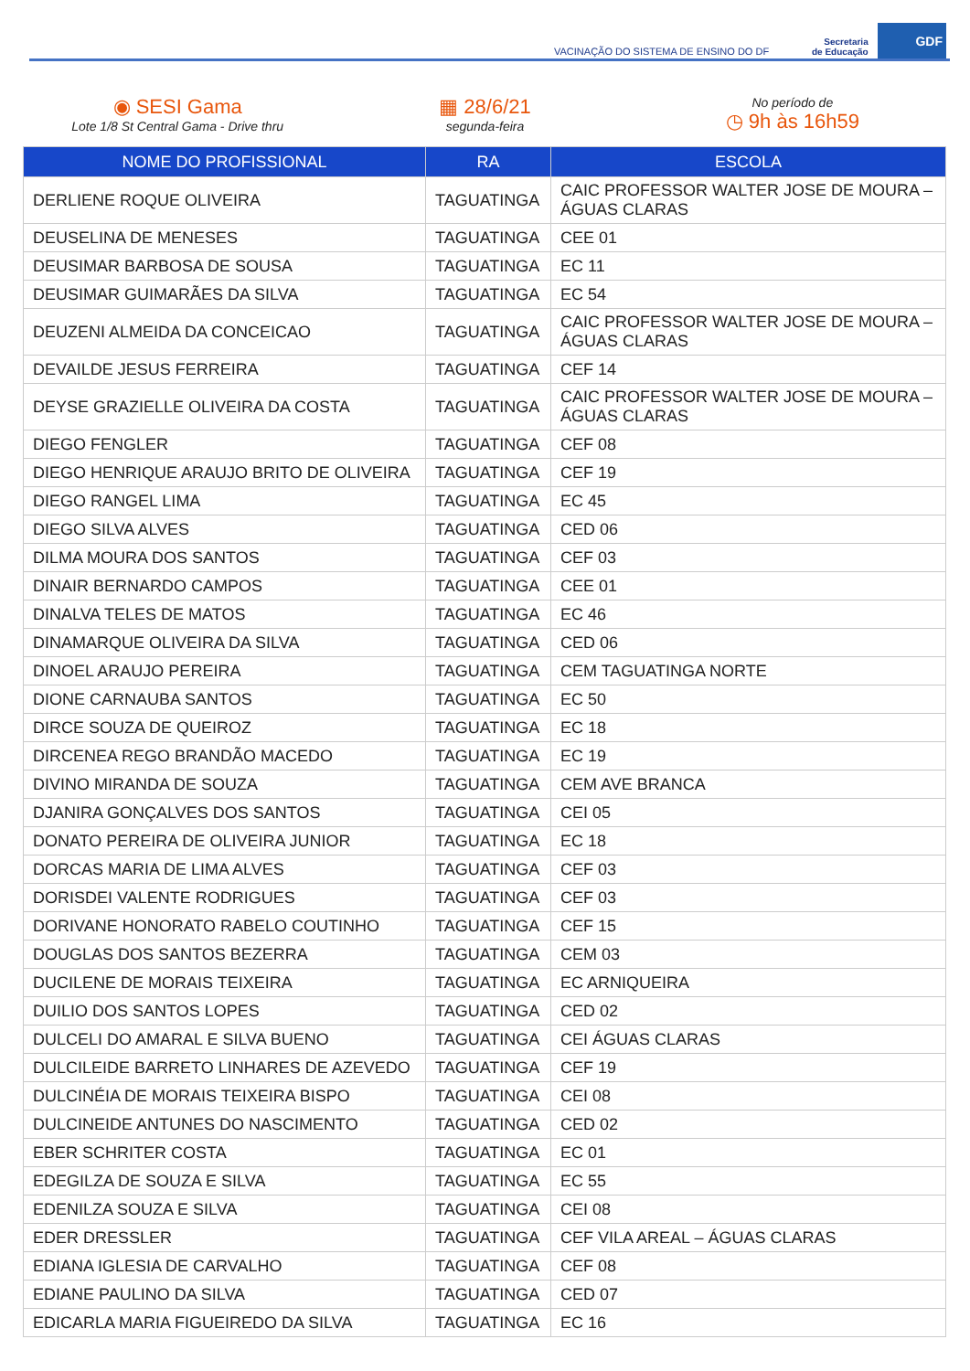VACINAÇÃO DO SISTEMA DE ENSINO DO DF
Secretaria
de Educação
GDF
◉ SESI Gama
Lote 1/8 St Central Gama - Drive thru
▦ 28/6/21
segunda-feira
No período de
◷ 9h às 16h59
| NOME DO PROFISSIONAL | RA | ESCOLA |
| --- | --- | --- |
| DERLIENE ROQUE OLIVEIRA | TAGUATINGA | CAIC PROFESSOR WALTER JOSE DE MOURA – ÁGUAS CLARAS |
| DEUSELINA DE MENESES | TAGUATINGA | CEE 01 |
| DEUSIMAR BARBOSA DE SOUSA | TAGUATINGA | EC 11 |
| DEUSIMAR GUIMARÃES DA SILVA | TAGUATINGA | EC 54 |
| DEUZENI ALMEIDA DA CONCEICAO | TAGUATINGA | CAIC PROFESSOR WALTER JOSE DE MOURA – ÁGUAS CLARAS |
| DEVAILDE JESUS FERREIRA | TAGUATINGA | CEF 14 |
| DEYSE GRAZIELLE OLIVEIRA DA COSTA | TAGUATINGA | CAIC PROFESSOR WALTER JOSE DE MOURA – ÁGUAS CLARAS |
| DIEGO FENGLER | TAGUATINGA | CEF 08 |
| DIEGO HENRIQUE ARAUJO BRITO DE OLIVEIRA | TAGUATINGA | CEF 19 |
| DIEGO RANGEL LIMA | TAGUATINGA | EC 45 |
| DIEGO SILVA ALVES | TAGUATINGA | CED 06 |
| DILMA MOURA DOS SANTOS | TAGUATINGA | CEF 03 |
| DINAIR BERNARDO CAMPOS | TAGUATINGA | CEE 01 |
| DINALVA TELES DE MATOS | TAGUATINGA | EC 46 |
| DINAMARQUE OLIVEIRA DA SILVA | TAGUATINGA | CED 06 |
| DINOEL ARAUJO PEREIRA | TAGUATINGA | CEM TAGUATINGA NORTE |
| DIONE CARNAUBA SANTOS | TAGUATINGA | EC 50 |
| DIRCE SOUZA DE QUEIROZ | TAGUATINGA | EC 18 |
| DIRCENEA REGO BRANDÃO MACEDO | TAGUATINGA | EC 19 |
| DIVINO MIRANDA DE SOUZA | TAGUATINGA | CEM AVE BRANCA |
| DJANIRA GONÇALVES DOS SANTOS | TAGUATINGA | CEI 05 |
| DONATO PEREIRA DE OLIVEIRA JUNIOR | TAGUATINGA | EC 18 |
| DORCAS MARIA DE LIMA ALVES | TAGUATINGA | CEF 03 |
| DORISDEI VALENTE RODRIGUES | TAGUATINGA | CEF 03 |
| DORIVANE HONORATO RABELO COUTINHO | TAGUATINGA | CEF 15 |
| DOUGLAS DOS SANTOS BEZERRA | TAGUATINGA | CEM 03 |
| DUCILENE DE MORAIS TEIXEIRA | TAGUATINGA | EC ARNIQUEIRA |
| DUILIO DOS SANTOS LOPES | TAGUATINGA | CED 02 |
| DULCELI DO AMARAL E SILVA BUENO | TAGUATINGA | CEI ÁGUAS CLARAS |
| DULCILEIDE BARRETO LINHARES DE AZEVEDO | TAGUATINGA | CEF 19 |
| DULCINÉIA DE MORAIS TEIXEIRA BISPO | TAGUATINGA | CEI 08 |
| DULCINEIDE ANTUNES DO NASCIMENTO | TAGUATINGA | CED 02 |
| EBER SCHRITER COSTA | TAGUATINGA | EC 01 |
| EDEGILZA DE SOUZA E SILVA | TAGUATINGA | EC 55 |
| EDENILZA SOUZA E SILVA | TAGUATINGA | CEI 08 |
| EDER DRESSLER | TAGUATINGA | CEF VILA AREAL – ÁGUAS CLARAS |
| EDIANA IGLESIA DE CARVALHO | TAGUATINGA | CEF 08 |
| EDIANE PAULINO DA SILVA | TAGUATINGA | CED 07 |
| EDICARLA MARIA FIGUEIREDO DA SILVA | TAGUATINGA | EC 16 |